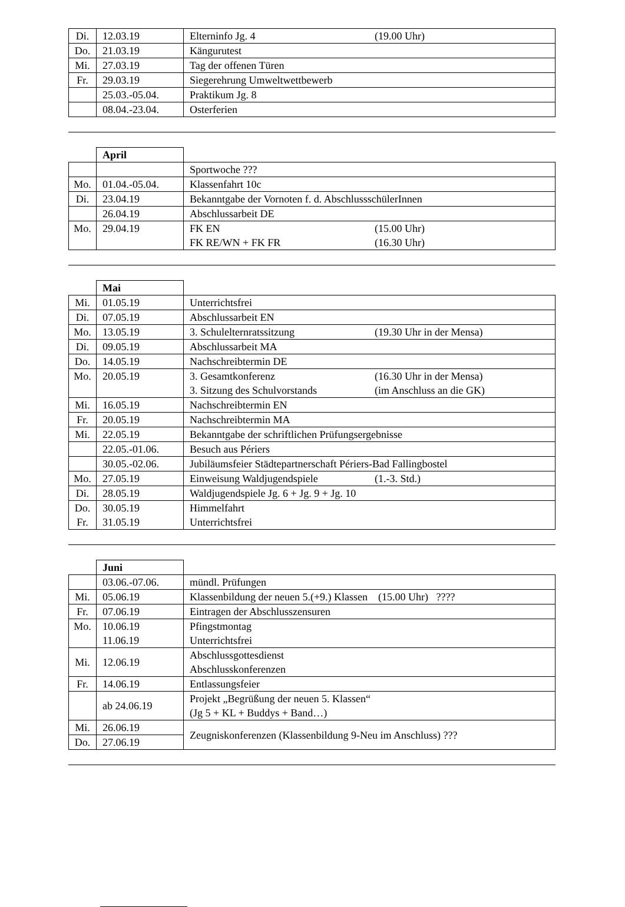| Di. | 12.03.19 | Elterninfo Jg. 4 (19.00 Uhr) |
| Do. | 21.03.19 | Känguru­test |
| Mi. | 27.03.19 | Tag der offenen Türen |
| Fr. | 29.03.19 | Siegerehrung Umweltwettbewerb |
| | 25.03.-05.04. | Praktikum Jg. 8 |
| | 08.04.-23.04. | Osterferien |
| | April | |
| | | Sportwoche ??? |
| Mo. | 01.04.-05.04. | Klassenfahrt 10c |
| Di. | 23.04.19 | Bekanntgabe der Vornoten f. d. AbschlussschülerInnen |
| | 26.04.19 | Abschlussarbeit DE |
| Mo. | 29.04.19 | FK EN (15.00 Uhr) FK RE/WN + FK FR (16.30 Uhr) |
| | Mai | |
| Mi. | 01.05.19 | Unterrichtsfrei |
| Di. | 07.05.19 | Abschlussarbeit EN |
| Mo. | 13.05.19 | 3. Schulelternratssitzung (19.30 Uhr in der Mensa) |
| Di. | 09.05.19 | Abschlussarbeit MA |
| Do. | 14.05.19 | Nachschreibtermin DE |
| Mo. | 20.05.19 | 3. Gesamtkonferenz (16.30 Uhr in der Mensa) 3. Sitzung des Schulvorstands (im Anschluss an die GK) |
| Mi. | 16.05.19 | Nachschreibtermin EN |
| Fr. | 20.05.19 | Nachschreibtermin MA |
| Mi. | 22.05.19 | Bekanntgabe der schriftlichen Prüfungsergebnisse |
| | 22.05.-01.06. | Besuch aus Périers |
| | 30.05.-02.06. | Jubiläumsfeier Städtepartnerschaft Périers-Bad Fallingbostel |
| Mo. | 27.05.19 | Einweisung Waldjugendspiele (1.-3. Std.) |
| Di. | 28.05.19 | Waldjugendspiele Jg. 6 + Jg. 9 + Jg. 10 |
| Do. Fr. | 30.05.19 31.05.19 | Himmelfahrt Unterrichtsfrei |
| | Juni | |
| | 03.06.-07.06. | mündl. Prüfungen |
| Mi. | 05.06.19 | Klassenbildung der neuen 5.(+9.) Klassen (15.00 Uhr) ???? |
| Fr. | 07.06.19 | Eintragen der Abschlusszensuren |
| Mo. | 10.06.19 11.06.19 | Pfingstmontag Unterrichtsfrei |
| Mi. | 12.06.19 | Abschlussgottesdienst Abschlusskonferenzen |
| Fr. | 14.06.19 | Entlassungsfeier |
| | ab 24.06.19 | Projekt „Begrüßung der neuen 5. Klassen“ (Jg 5 + KL + Buddys + Band…) |
| Mi. | 26.06.19 | Zeugniskonferenzen (Klassenbildung 9-Neu im Anschluss) ??? |
| Do. | 27.06.19 | |